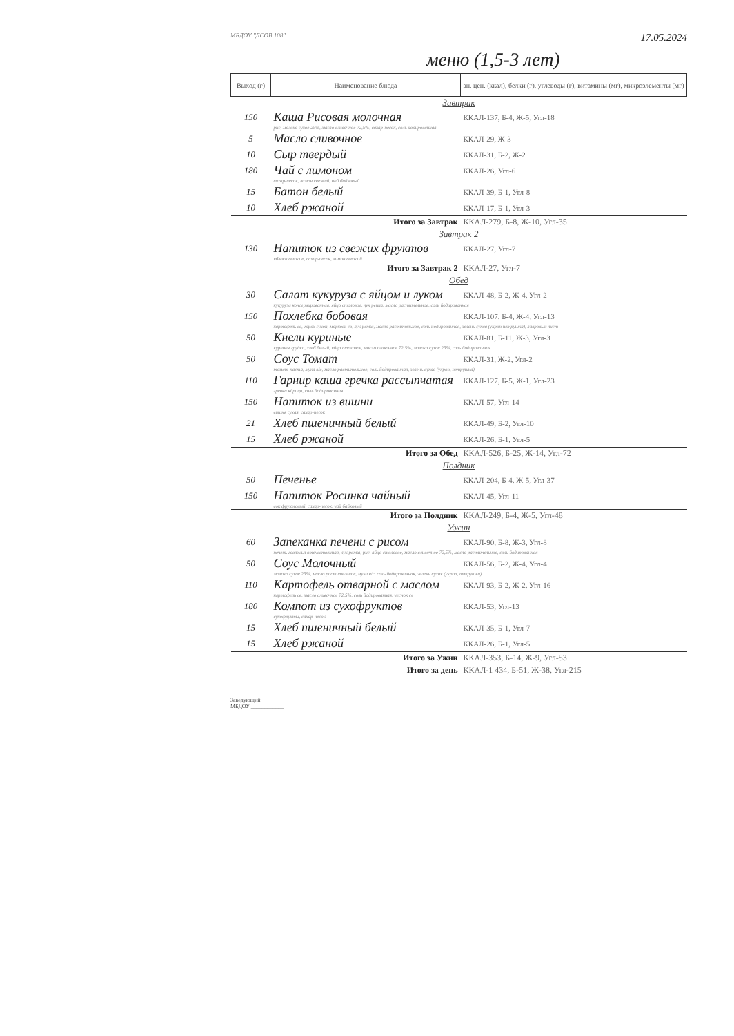МБДОУ "ДСОВ 108" 17.05.2024
меню (1,5-3 лет)
| Выход (г) | Наименование блюда | эн. цен. (ккал), белки (г), углеводы (г), витамины (мг), микроэлементы (мг) |
| --- | --- | --- |
| Завтрак | | |
| 150 | Каша Рисовая молочная | ККАЛ-137, Б-4, Ж-5, Угл-18 |
| | рис, молоко сухое 25%, масло сливочное 72,5%, сахар-песок, соль йодированная | |
| 5 | Масло сливочное | ККАЛ-29, Ж-3 |
| 10 | Сыр твердый | ККАЛ-31, Б-2, Ж-2 |
| 180 | Чай с лимоном | ККАЛ-26, Угл-6 |
| | сахар-песок, лимон свежий, чай байховый | |
| 15 | Батон белый | ККАЛ-39, Б-1, Угл-8 |
| 10 | Хлеб ржаной | ККАЛ-17, Б-1, Угл-3 |
| Итого за Завтрак | | ККАЛ-279, Б-8, Ж-10, Угл-35 |
| Завтрак 2 | | |
| 130 | Напиток из свежих фруктов | ККАЛ-27, Угл-7 |
| | яблоки свежие, сахар-песок, лимон свежий | |
| Итого за Завтрак 2 | | ККАЛ-27, Угл-7 |
| Обед | | |
| 30 | Салат кукуруза с яйцом и луком | ККАЛ-48, Б-2, Ж-4, Угл-2 |
| | кукуруза консервированная, яйцо столовое, лук репка, масло растительное, соль йодированная | |
| 150 | Похлебка бобовая | ККАЛ-107, Б-4, Ж-4, Угл-13 |
| | картофель св, горох сухой, морковь св, лук репка, масло растительное, соль йодированная, зелень сухая (укроп петрушка), лавровый лист | |
| 50 | Кнели куриные | ККАЛ-81, Б-11, Ж-3, Угл-3 |
| | куриная грудка, хлеб белый, яйцо столовое, масло сливочное 72,5%, молоко сухое 25%, соль йодированная | |
| 50 | Соус Томат | ККАЛ-31, Ж-2, Угл-2 |
| | томат-паста, мука в/с, масло растительное, соль йодированная, зелень сухая (укроп, петрушка) | |
| 110 | Гарнир каша гречка рассыпчатая | ККАЛ-127, Б-5, Ж-1, Угл-23 |
| | гречка ядрица, соль йодированная | |
| 150 | Напиток из вишни | ККАЛ-57, Угл-14 |
| | вишня сухая, сахар-песок | |
| 21 | Хлеб пшеничный белый | ККАЛ-49, Б-2, Угл-10 |
| 15 | Хлеб ржаной | ККАЛ-26, Б-1, Угл-5 |
| Итого за Обед | | ККАЛ-526, Б-25, Ж-14, Угл-72 |
| Полдник | | |
| 50 | Печенье | ККАЛ-204, Б-4, Ж-5, Угл-37 |
| 150 | Напиток Росинка чайный | ККАЛ-45, Угл-11 |
| | сок фруктовый, сахар-песок, чай байховый | |
| Итого за Полдник | | ККАЛ-249, Б-4, Ж-5, Угл-48 |
| Ужин | | |
| 60 | Запеканка печени с рисом | ККАЛ-90, Б-8, Ж-3, Угл-8 |
| | печень говяжья отечественная, лук репка, рис, яйцо столовое, масло сливочное 72,5%, масло растительное, соль йодированная | |
| 50 | Соус Молочный | ККАЛ-56, Б-2, Ж-4, Угл-4 |
| | молоко сухое 25%, масло растительное, мука в/с, соль йодированная, зелень сухая (укроп, петрушка) | |
| 110 | Картофель отварной с маслом | ККАЛ-93, Б-2, Ж-2, Угл-16 |
| | картофель св, масло сливочное 72,5%, соль йодированная, чеснок св | |
| 180 | Компот из сухофруктов | ККАЛ-53, Угл-13 |
| | сухофрукты, сахар-песок | |
| 15 | Хлеб пшеничный белый | ККАЛ-35, Б-1, Угл-7 |
| 15 | Хлеб ржаной | ККАЛ-26, Б-1, Угл-5 |
| Итого за Ужин | | ККАЛ-353, Б-14, Ж-9, Угл-53 |
| Итого за день | | ККАЛ-1 434, Б-51, Ж-38, Угл-215 |
Заведующий
МБДОУ ____________